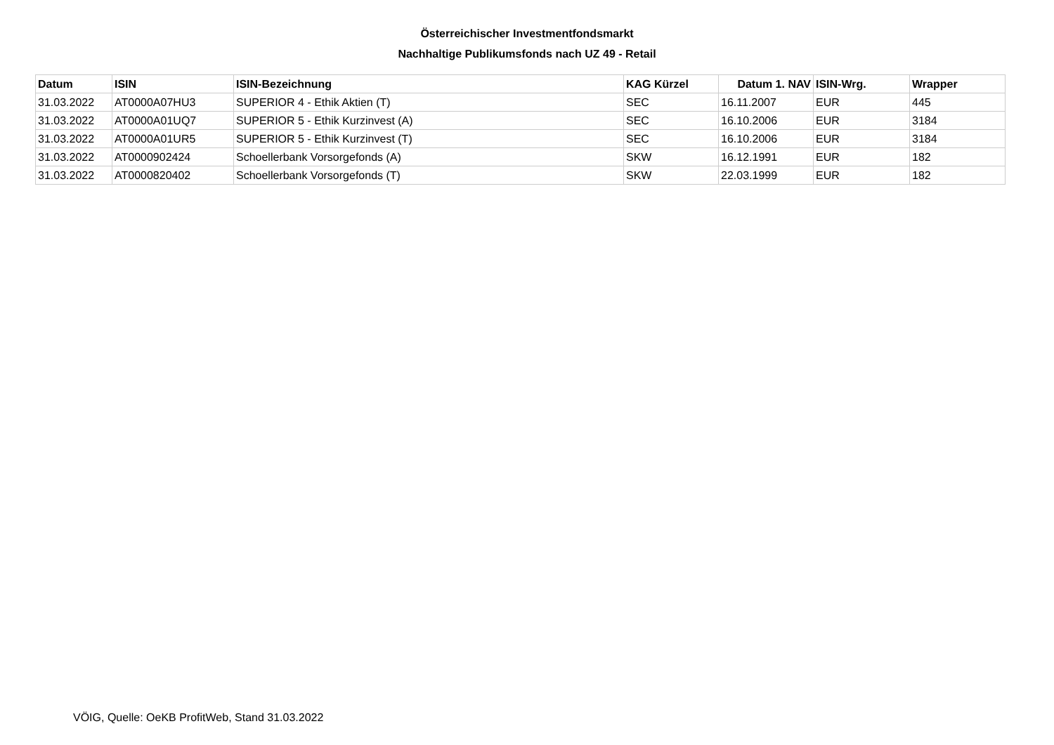Österreichischer Investmentfondsmarkt
Nachhaltige Publikumsfonds nach UZ 49 - Retail
| Datum | ISIN | ISIN-Bezeichnung | KAG Kürzel | Datum 1. NAV | ISIN-Wrg. | Wrapper |
| --- | --- | --- | --- | --- | --- | --- |
| 31.03.2022 | AT0000A07HU3 | SUPERIOR 4 - Ethik Aktien (T) | SEC | 16.11.2007 | EUR | 445 |
| 31.03.2022 | AT0000A01UQ7 | SUPERIOR 5 - Ethik Kurzinvest (A) | SEC | 16.10.2006 | EUR | 3184 |
| 31.03.2022 | AT0000A01UR5 | SUPERIOR 5 - Ethik Kurzinvest (T) | SEC | 16.10.2006 | EUR | 3184 |
| 31.03.2022 | AT0000902424 | Schoellerbank Vorsorgefonds (A) | SKW | 16.12.1991 | EUR | 182 |
| 31.03.2022 | AT0000820402 | Schoellerbank Vorsorgefonds (T) | SKW | 22.03.1999 | EUR | 182 |
VÖIG, Quelle: OeKB ProfitWeb, Stand 31.03.2022